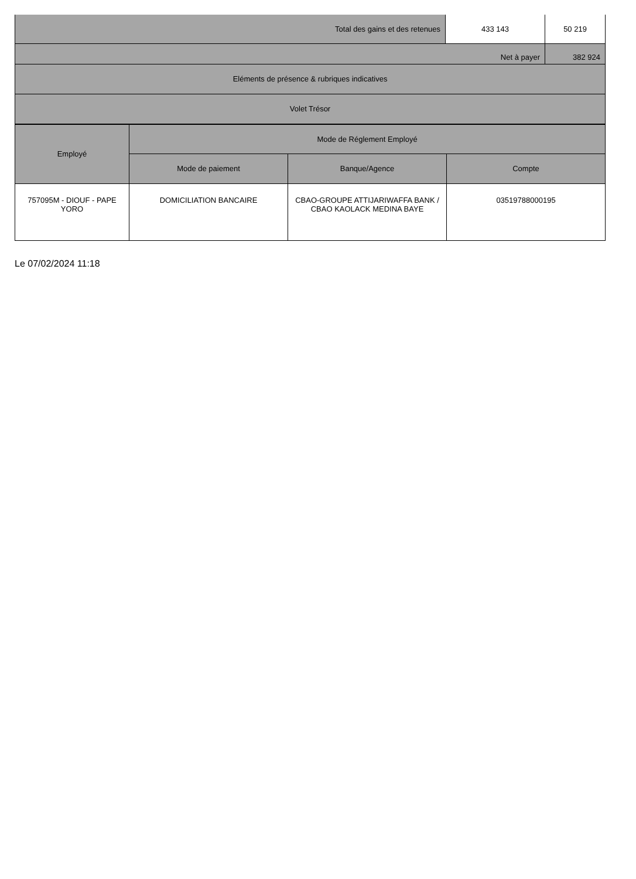| Total des gains et des retenues | 433 143 | 50 219 |
| Net à payer | | 382 924 |
| Eléments de présence & rubriques indicatives | | |
| Volet Trésor | | |
| Employé | Mode de Réglement Employé | | |
| --- | --- | --- | --- |
| | Mode de paiement | Banque/Agence | Compte |
| 757095M - DIOUF - PAPE YORO | DOMICILIATION BANCAIRE | CBAO-GROUPE ATTIJARIWAFFA BANK / CBAO KAOLACK MEDINA BAYE | 03519788000195 |
Le 07/02/2024 11:18